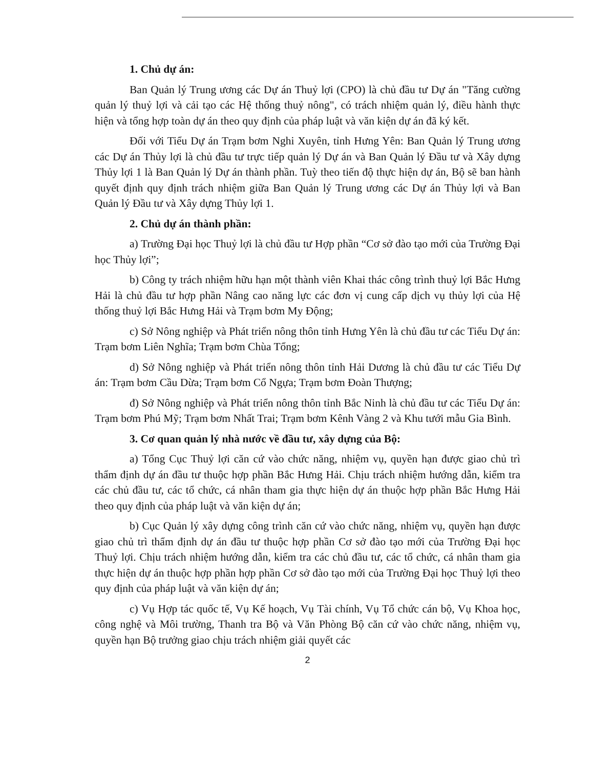1. Chủ dự án:
Ban Quản lý Trung ương các Dự án Thuỷ lợi (CPO) là chủ đầu tư Dự án "Tăng cường quản lý thuỷ lợi và cải tạo các Hệ thống thuỷ nông", có trách nhiệm quản lý, điều hành thực hiện và tổng hợp toàn dự án theo quy định của pháp luật và văn kiện dự án đã ký kết.
Đối với Tiểu Dự án Trạm bơm Nghi Xuyên, tỉnh Hưng Yên: Ban Quản lý Trung ương các Dự án Thủy lợi là chủ đầu tư trực tiếp quản lý Dự án và Ban Quản lý Đầu tư và Xây dựng Thủy lợi 1 là Ban Quản lý Dự án thành phần. Tuỳ theo tiến độ thực hiện dự án, Bộ sẽ ban hành quyết định quy định trách nhiệm giữa Ban Quản lý Trung ương các Dự án Thủy lợi và Ban Quản lý Đầu tư và Xây dựng Thủy lợi 1.
2. Chủ dự án thành phần:
a) Trường Đại học Thuỷ lợi là chủ đầu tư Hợp phần “Cơ sở đào tạo mới của Trường Đại học Thủy lợi”;
b) Công ty trách nhiệm hữu hạn một thành viên Khai thác công trình thuỷ lợi Bắc Hưng Hải là chủ đầu tư hợp phần Nâng cao năng lực các đơn vị cung cấp dịch vụ thủy lợi của Hệ thống thuỷ lợi Bắc Hưng Hải và Trạm bơm My Động;
c) Sở Nông nghiệp và Phát triển nông thôn tỉnh Hưng Yên là chủ đầu tư các Tiểu Dự án: Trạm bơm Liên Nghĩa; Trạm bơm Chùa Tổng;
d) Sở Nông nghiệp và Phát triển nông thôn tỉnh Hải Dương là chủ đầu tư các Tiểu Dự án: Trạm bơm Cầu Dừa; Trạm bơm Cổ Ngựa; Trạm bơm Đoàn Thượng;
đ) Sở Nông nghiệp và Phát triển nông thôn tỉnh Bắc Ninh là chủ đầu tư các Tiểu Dự án: Trạm bơm Phú Mỹ; Trạm bơm Nhất Trai; Trạm bơm Kênh Vàng 2 và Khu tưới mẫu Gia Bình.
3. Cơ quan quản lý nhà nước về đầu tư, xây dựng của Bộ:
a) Tổng Cục Thuỷ lợi căn cứ vào chức năng, nhiệm vụ, quyền hạn được giao chủ trì thẩm định dự án đầu tư thuộc hợp phần Bắc Hưng Hải. Chịu trách nhiệm hướng dẫn, kiểm tra các chủ đầu tư, các tổ chức, cá nhân tham gia thực hiện dự án thuộc hợp phần Bắc Hưng Hải theo quy định của pháp luật và văn kiện dự án;
b) Cục Quản lý xây dựng công trình căn cứ vào chức năng, nhiệm vụ, quyền hạn được giao chủ trì thẩm định dự án đầu tư thuộc hợp phần Cơ sở đào tạo mới của Trường Đại học Thuỷ lợi. Chịu trách nhiệm hướng dẫn, kiểm tra các chủ đầu tư, các tổ chức, cá nhân tham gia thực hiện dự án thuộc hợp phần hợp phần Cơ sở đào tạo mới của Trường Đại học Thuỷ lợi theo quy định của pháp luật và văn kiện dự án;
c) Vụ Hợp tác quốc tế, Vụ Kế hoạch, Vụ Tài chính, Vụ Tổ chức cán bộ, Vụ Khoa học, công nghệ và Môi trường, Thanh tra Bộ và Văn Phòng Bộ căn cứ vào chức năng, nhiệm vụ, quyền hạn Bộ trưởng giao chịu trách nhiệm giải quyết các
2